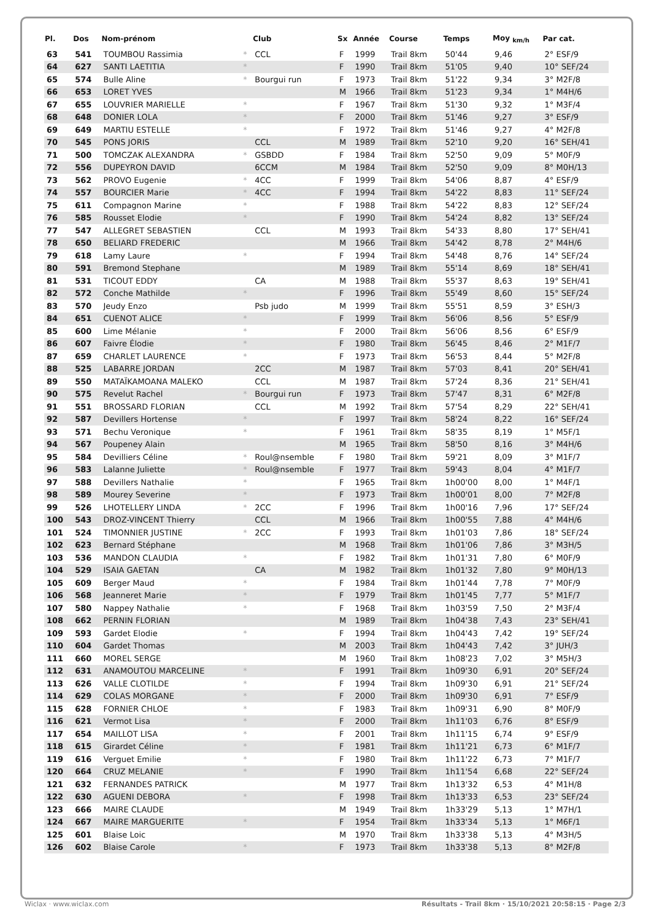| Pl. | Dos | Nom-prénom | | Club | Sx | Année | Course | Temps | Moy <sub>km/h</sub> | Par cat. |
| --- | --- | --- | --- | --- | --- | --- | --- | --- | --- | --- |
| 63 | 541 | TOUMBOU Rassimia | * | CCL | F | 1999 | Trail 8km | 50'44 | 9,46 | 2° ESF/9 |
| 64 | 627 | SANTI LAETITIA | * | | F | 1990 | Trail 8km | 51'05 | 9,40 | 10° SEF/24 |
| 65 | 574 | Bulle Aline | * | Bourgui run | F | 1973 | Trail 8km | 51'22 | 9,34 | 3° M2F/8 |
| 66 | 653 | LORET YVES | | | M | 1966 | Trail 8km | 51'23 | 9,34 | 1° M4H/6 |
| 67 | 655 | LOUVRIER MARIELLE | * | | F | 1967 | Trail 8km | 51'30 | 9,32 | 1° M3F/4 |
| 68 | 648 | DONIER LOLA | * | | F | 2000 | Trail 8km | 51'46 | 9,27 | 3° ESF/9 |
| 69 | 649 | MARTIU ESTELLE | * | | F | 1972 | Trail 8km | 51'46 | 9,27 | 4° M2F/8 |
| 70 | 545 | PONS JORIS | | CCL | M | 1989 | Trail 8km | 52'10 | 9,20 | 16° SEH/41 |
| 71 | 500 | TOMCZAK ALEXANDRA | * | GSBDD | F | 1984 | Trail 8km | 52'50 | 9,09 | 5° M0F/9 |
| 72 | 556 | DUPEYRON DAVID | | 6CCM | M | 1984 | Trail 8km | 52'50 | 9,09 | 8° M0H/13 |
| 73 | 562 | PROVO Eugenie | * | 4CC | F | 1999 | Trail 8km | 54'06 | 8,87 | 4° ESF/9 |
| 74 | 557 | BOURCIER Marie | * | 4CC | F | 1994 | Trail 8km | 54'22 | 8,83 | 11° SEF/24 |
| 75 | 611 | Compagnon Marine | * | | F | 1988 | Trail 8km | 54'22 | 8,83 | 12° SEF/24 |
| 76 | 585 | Rousset Elodie | * | | F | 1990 | Trail 8km | 54'24 | 8,82 | 13° SEF/24 |
| 77 | 547 | ALLEGRET SEBASTIEN | | CCL | M | 1993 | Trail 8km | 54'33 | 8,80 | 17° SEH/41 |
| 78 | 650 | BELIARD FREDERIC | | | M | 1966 | Trail 8km | 54'42 | 8,78 | 2° M4H/6 |
| 79 | 618 | Lamy Laure | * | | F | 1994 | Trail 8km | 54'48 | 8,76 | 14° SEF/24 |
| 80 | 591 | Bremond Stephane | | | M | 1989 | Trail 8km | 55'14 | 8,69 | 18° SEH/41 |
| 81 | 531 | TICOUT EDDY | | CA | M | 1988 | Trail 8km | 55'37 | 8,63 | 19° SEH/41 |
| 82 | 572 | Conche Mathilde | * | | F | 1996 | Trail 8km | 55'49 | 8,60 | 15° SEF/24 |
| 83 | 570 | Jeudy Enzo | | Psb judo | M | 1999 | Trail 8km | 55'51 | 8,59 | 3° ESH/3 |
| 84 | 651 | CUENOT ALICE | * | | F | 1999 | Trail 8km | 56'06 | 8,56 | 5° ESF/9 |
| 85 | 600 | Lime Mélanie | * | | F | 2000 | Trail 8km | 56'06 | 8,56 | 6° ESF/9 |
| 86 | 607 | Faivre Élodie | * | | F | 1980 | Trail 8km | 56'45 | 8,46 | 2° M1F/7 |
| 87 | 659 | CHARLET LAURENCE | * | | F | 1973 | Trail 8km | 56'53 | 8,44 | 5° M2F/8 |
| 88 | 525 | LABARRE JORDAN | | 2CC | M | 1987 | Trail 8km | 57'03 | 8,41 | 20° SEH/41 |
| 89 | 550 | MATAÏKAMOANA MALEKO | | CCL | M | 1987 | Trail 8km | 57'24 | 8,36 | 21° SEH/41 |
| 90 | 575 | Revelut Rachel | * | Bourgui run | F | 1973 | Trail 8km | 57'47 | 8,31 | 6° M2F/8 |
| 91 | 551 | BROSSARD FLORIAN | | CCL | M | 1992 | Trail 8km | 57'54 | 8,29 | 22° SEH/41 |
| 92 | 587 | Devillers Hortense | * | | F | 1997 | Trail 8km | 58'24 | 8,22 | 16° SEF/24 |
| 93 | 571 | Bechu Veronique | * | | F | 1961 | Trail 8km | 58'35 | 8,19 | 1° M5F/1 |
| 94 | 567 | Poupeney Alain | | | M | 1965 | Trail 8km | 58'50 | 8,16 | 3° M4H/6 |
| 95 | 584 | Devilliers Céline | * | Roul@nsemble | F | 1980 | Trail 8km | 59'21 | 8,09 | 3° M1F/7 |
| 96 | 583 | Lalanne Juliette | * | Roul@nsemble | F | 1977 | Trail 8km | 59'43 | 8,04 | 4° M1F/7 |
| 97 | 588 | Devillers Nathalie | * | | F | 1965 | Trail 8km | 1h00'00 | 8,00 | 1° M4F/1 |
| 98 | 589 | Mourey Severine | * | | F | 1973 | Trail 8km | 1h00'01 | 8,00 | 7° M2F/8 |
| 99 | 526 | LHOTELLERY LINDA | * | 2CC | F | 1996 | Trail 8km | 1h00'16 | 7,96 | 17° SEF/24 |
| 100 | 543 | DROZ-VINCENT Thierry | | CCL | M | 1966 | Trail 8km | 1h00'55 | 7,88 | 4° M4H/6 |
| 101 | 524 | TIMONNIER JUSTINE | * | 2CC | F | 1993 | Trail 8km | 1h01'03 | 7,86 | 18° SEF/24 |
| 102 | 623 | Bernard Stéphane | | | M | 1968 | Trail 8km | 1h01'06 | 7,86 | 3° M3H/5 |
| 103 | 536 | MANDON CLAUDIA | * | | F | 1982 | Trail 8km | 1h01'31 | 7,80 | 6° M0F/9 |
| 104 | 529 | ISAIA GAETAN | | CA | M | 1982 | Trail 8km | 1h01'32 | 7,80 | 9° M0H/13 |
| 105 | 609 | Berger Maud | * | | F | 1984 | Trail 8km | 1h01'44 | 7,78 | 7° M0F/9 |
| 106 | 568 | Jeanneret Marie | * | | F | 1979 | Trail 8km | 1h01'45 | 7,77 | 5° M1F/7 |
| 107 | 580 | Nappey Nathalie | * | | F | 1968 | Trail 8km | 1h03'59 | 7,50 | 2° M3F/4 |
| 108 | 662 | PERNIN FLORIAN | | | M | 1989 | Trail 8km | 1h04'38 | 7,43 | 23° SEH/41 |
| 109 | 593 | Gardet Elodie | * | | F | 1994 | Trail 8km | 1h04'43 | 7,42 | 19° SEF/24 |
| 110 | 604 | Gardet Thomas | | | M | 2003 | Trail 8km | 1h04'43 | 7,42 | 3° JUH/3 |
| 111 | 660 | MOREL SERGE | | | M | 1960 | Trail 8km | 1h08'23 | 7,02 | 3° M5H/3 |
| 112 | 631 | ANAMOUTOU MARCELINE | * | | F | 1991 | Trail 8km | 1h09'30 | 6,91 | 20° SEF/24 |
| 113 | 626 | VALLE CLOTILDE | * | | F | 1994 | Trail 8km | 1h09'30 | 6,91 | 21° SEF/24 |
| 114 | 629 | COLAS MORGANE | * | | F | 2000 | Trail 8km | 1h09'30 | 6,91 | 7° ESF/9 |
| 115 | 628 | FORNIER CHLOE | * | | F | 1983 | Trail 8km | 1h09'31 | 6,90 | 8° M0F/9 |
| 116 | 621 | Vermot Lisa | * | | F | 2000 | Trail 8km | 1h11'03 | 6,76 | 8° ESF/9 |
| 117 | 654 | MAILLOT LISA | * | | F | 2001 | Trail 8km | 1h11'15 | 6,74 | 9° ESF/9 |
| 118 | 615 | Girardet Céline | * | | F | 1981 | Trail 8km | 1h11'21 | 6,73 | 6° M1F/7 |
| 119 | 616 | Verguet Emilie | * | | F | 1980 | Trail 8km | 1h11'22 | 6,73 | 7° M1F/7 |
| 120 | 664 | CRUZ MELANIE | * | | F | 1990 | Trail 8km | 1h11'54 | 6,68 | 22° SEF/24 |
| 121 | 632 | FERNANDES PATRICK | | | M | 1977 | Trail 8km | 1h13'32 | 6,53 | 4° M1H/8 |
| 122 | 630 | AGUENI DEBORA | * | | F | 1998 | Trail 8km | 1h13'33 | 6,53 | 23° SEF/24 |
| 123 | 666 | MAIRE CLAUDE | | | M | 1949 | Trail 8km | 1h33'29 | 5,13 | 1° M7H/1 |
| 124 | 667 | MAIRE MARGUERITE | * | | F | 1954 | Trail 8km | 1h33'34 | 5,13 | 1° M6F/1 |
| 125 | 601 | Blaise Loic | | | M | 1970 | Trail 8km | 1h33'38 | 5,13 | 4° M3H/5 |
| 126 | 602 | Blaise Carole | * | | F | 1973 | Trail 8km | 1h33'38 | 5,13 | 8° M2F/8 |
Wiclax · www.wiclax.com Résultats - Trail 8km · 15/10/2021 20:58:15 · Page 2/3